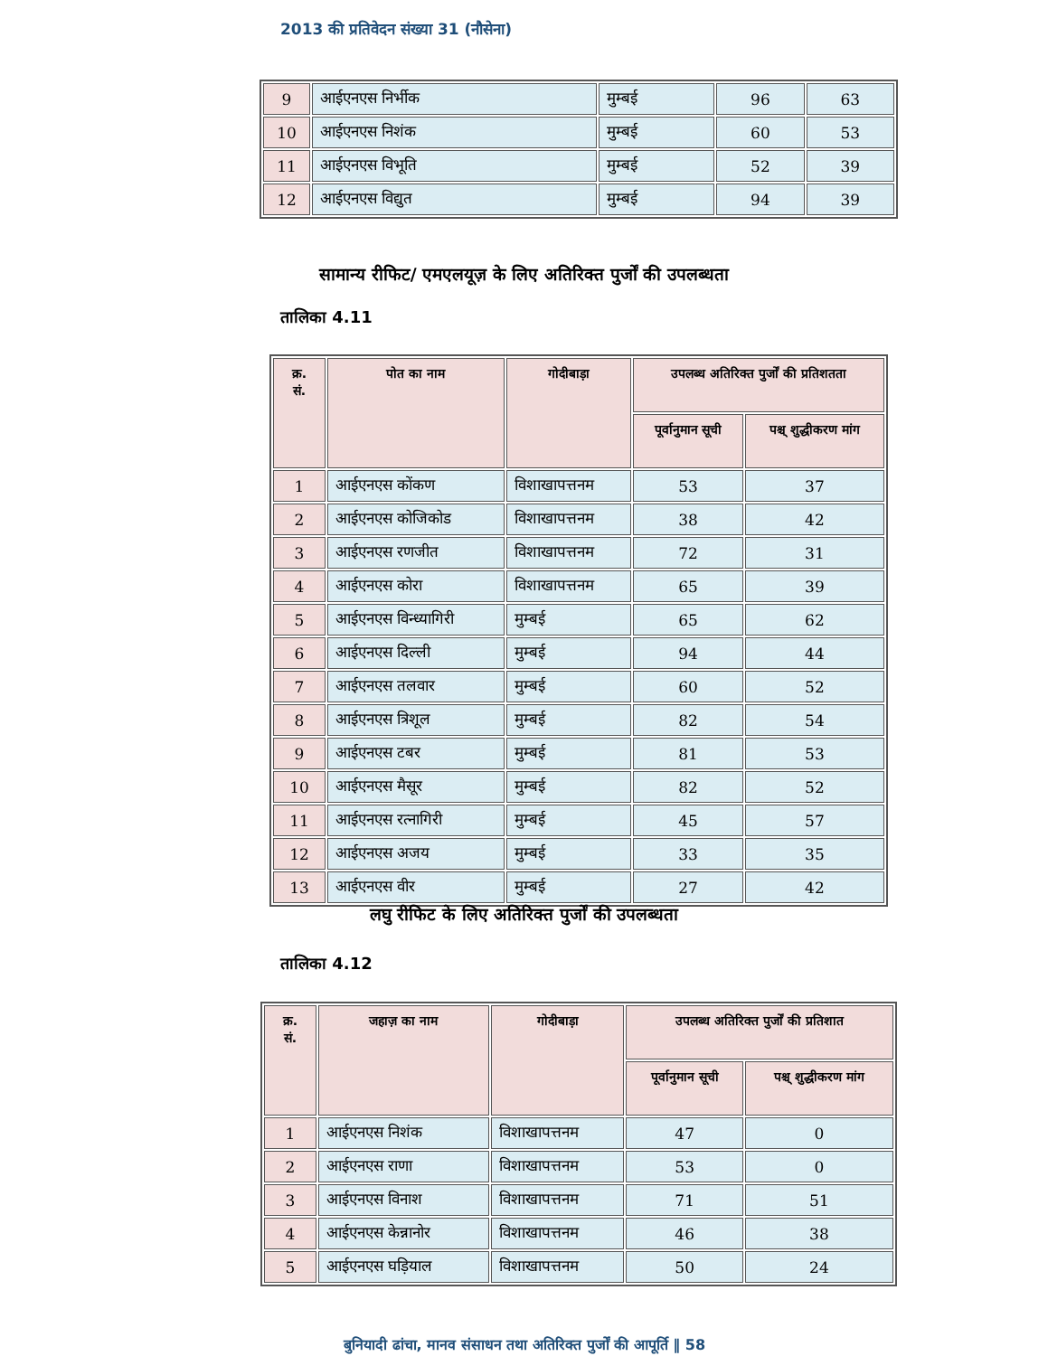2013 की प्रतिवेदन संख्या 31 (नौसेना)
| 9 | आईएनएस निर्भीक | मुम्बई | 96 | 63 |
| 10 | आईएनएस निशंक | मुम्बई | 60 | 53 |
| 11 | आईएनएस विभूति | मुम्बई | 52 | 39 |
| 12 | आईएनएस विद्युत | मुम्बई | 94 | 39 |
सामान्य रीफिट/ एमएलयूज़ के लिए अतिरिक्त पुर्जों की उपलब्धता
तालिका 4.11
| क्र. सं. | पोत का नाम | गोदीबाड़ा | उपलब्ध अतिरिक्त पुर्जों की प्रतिशतता | |
| --- | --- | --- | --- | --- |
| | | | पूर्वानुमान सूची | पश्च् शुद्धीकरण मांग |
| 1 | आईएनएस कोंकण | विशाखापत्तनम | 53 | 37 |
| 2 | आईएनएस कोजिकोड | विशाखापत्तनम | 38 | 42 |
| 3 | आईएनएस रणजीत | विशाखापत्तनम | 72 | 31 |
| 4 | आईएनएस कोरा | विशाखापत्तनम | 65 | 39 |
| 5 | आईएनएस विन्ध्यागिरी | मुम्बई | 65 | 62 |
| 6 | आईएनएस दिल्ली | मुम्बई | 94 | 44 |
| 7 | आईएनएस तलवार | मुम्बई | 60 | 52 |
| 8 | आईएनएस त्रिशूल | मुम्बई | 82 | 54 |
| 9 | आईएनएस टबर | मुम्बई | 81 | 53 |
| 10 | आईएनएस मैसूर | मुम्बई | 82 | 52 |
| 11 | आईएनएस रत्नागिरी | मुम्बई | 45 | 57 |
| 12 | आईएनएस अजय | मुम्बई | 33 | 35 |
| 13 | आईएनएस वीर | मुम्बई | 27 | 42 |
लघु रीफिट के लिए अतिरिक्त पुर्जों की उपलब्धता
तालिका 4.12
| क्र. सं. | जहाज़ का नाम | गोदीबाड़ा | उपलब्ध अतिरिक्त पुर्जों की प्रतिशात | |
| --- | --- | --- | --- | --- |
| | | | पूर्वानुमान सूची | पश्च् शुद्धीकरण मांग |
| 1 | आईएनएस निशंक | विशाखापत्तनम | 47 | 0 |
| 2 | आईएनएस राणा | विशाखापत्तनम | 53 | 0 |
| 3 | आईएनएस विनाश | विशाखापत्तनम | 71 | 51 |
| 4 | आईएनएस केन्नानोर | विशाखापत्तनम | 46 | 38 |
| 5 | आईएनएस घड़ियाल | विशाखापत्तनम | 50 | 24 |
बुनियादी ढांचा, मानव संसाधन तथा अतिरिक्त पुर्जों की आपूर्ति ‖ 58